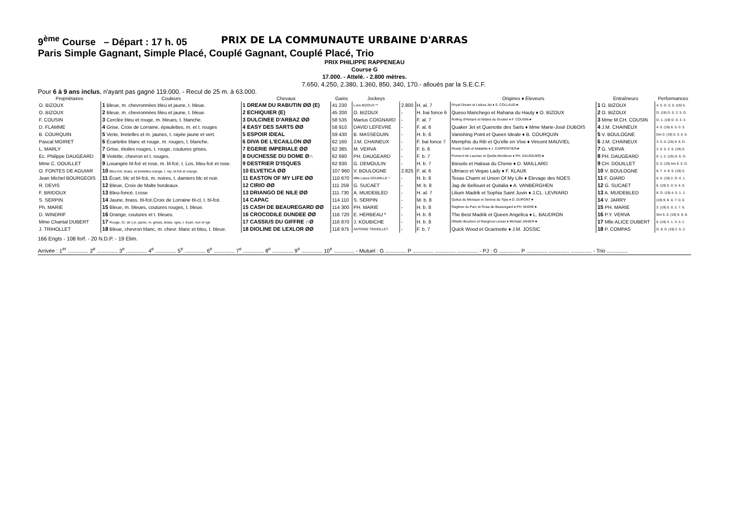9<sup>ème</sup> Course – Départ : 17 h. 05 PRIX DE LA COMMUNAUTE URBAINE D'ARRAS
Paris Simple Gagnant, Simple Placé, Couplé Gagnant, Couplé Placé, Trio
PRIX PHILIPPE RAPPENEAU
Course G
17.000. - Attelé. - 2.800 mètres.
7.650, 4.250, 2.380, 1.360, 850, 340, 170.- alloués par la S.E.C.F.
Pour 6 à 9 ans inclus, n'ayant pas gagné 119.000. - Recul de 25 m. à 63.000.
| Propriétaires | Couleurs | Chevaux | Gains | Jockeys | | | Origines ♦ Eleveurs | Entraîneurs | Performances |
| --- | --- | --- | --- | --- | --- | --- | --- | --- | --- |
| O. BIZOUX | 1 Bleue, m. chevronnées bleu et jaune, t. bleue. | 1 DREAM DU RABUTIN ØØ (E) | 41 230 | Loris BIZOUX ** | 2.800 | H. al. 7 | Royal Dream et Lisboa Jet ♦ S. COLLAUD★ | 1 O. BIZOUX | 4. 5. D. 0. 0. (19) 5. |
| O. BIZOUX | 2 Bleue, m. chevronnées bleu et jaune, t. bleue. | 2 ECHIQUIER (E) | 45 200 | O. BIZOUX | - | H. bai fonce 6 | Queso Manchego et Rahana du Hauty ♦ O. BIZOUX | 2 O. BIZOUX | D. (19) D. 0. 2. 5. D. |
| F. COUSIN | 3 Cerclée bleu et rouge, m. bleues, t. blanche. | 3 DULCINEE D'ARBAZ ØØ | 58 535 | Marius COIGNARD | - | F. al. 7 | Rolling d'Heripre et Nidara du Goutier ♦ F. COUSIN★ | 3 Mme M.CH. COUSIN | D. 1. (19) D. 0. 3. 3. |
| D. FLAMME | 4 Grise, Croix de Lorraine, épaulettes, m. et t. rouges | 4 EASY DES SARTS ØØ | 58 910 | DAVID LEFEVRE | - | F. al. 6 | Quaker Jet et Quenotte des Sarts ♦ Mme Marie-José DUBOIS | 4 J.M. CHAINEUX | 4. 0. (19) 6. 5. 0. 3. |
| B. COURQUIN | 5 Verte, bretelles et m. jaunes, t. rayée jaune et vert. | 5 ESPOIR IDEAL | 59 430 | B. MASSEGUIN | - | H. b. 6 | Vanishing Point et Queen Ideale ♦ B. COURQUIN | 5 V. BOULOGNE | Dm 0. (19) 0. 0. 0. 5. |
| Pascal MOIRET | 6 Écartelée blanc et rouge, m. rouges, t. blanche. | 6 DIVA DE L'ECAILLON ØØ | 62 160 | J.M. CHAINEUX | - | F. bai fonce 7 | Memphis du Rib et Qu'elle en Vive ♦ Vincent MAUVIEL | 6 J.M. CHAINEUX | 3. 5. 0. (19) 8. 8. D. |
| L. MARLY | 7 Grise, étoiles rouges, t. rouge, coutures grises. | 7 EGERIE IMPERIALE ØØ | 62 385 | M. VERVA | - | F. b. 6 | Ready Cash et Malakite ♦ J. CARPENTIER★ | 7 G. VERVA | 2. 0. 5. 2. 5. (19) 0. |
| Ec. Philippe DAUGEARD | 8 Violette, chevron et t. rouges. | 8 DUCHESSE DU DOME Ø∩ | 62 690 | PH. DAUGEARD | - | F. b. 7 | Pomerol de Laumac et Quella Montbrun ♦ PH. DAUGEARD★ | 8 PH. DAUGEARD | 0. 1. 2. (19) D. 6. D. |
| Mme C. DOUILLET | 9 Losangée bl-fcé et rose, m. bl-fcé, t. Los. bleu-fcé et rose. | 9 DESTRIER D'ISQUES | 62 830 | G. DEMOULIN | - | H. b. 7 | Biesolo et Haloua du Chene ♦ D. MAILLARD | 9 CH. DOUILLET | 0. 0. (19) Am 6. 5. D. |
| O. FONTES DE AGUIAR | 10 Bleu-fcé, brass. et bretelles orange, t. ray. bl-fcé et orange. | 10 ELVETICA ØØ | 107 960 | V. BOULOGNE | 2.825 | F. al. 6 | Ubriaco et Vegas Lady ♦ F. KLAUK | 10 V. BOULOGNE | 8. 7. 4. 8. 0. (19) 5. |
| Jean Michel BOURGEOIS | 11 Écart. blc et bl-fcé, m. noires, t. damiers blc et noir. | 11 EASTON OF MY LIFE ØØ | 110 670 | Mlle Laura SOUMILLE * | - | H. b. 6 | Texas Charm et Union Of My Life ♦ Elevage des NOES | 11 F. GIARD | 6. 0. (19) 2. D. 4. 1. |
| R. DEVIS | 12 Bleue, Croix de Malte bordeaux. | 12 CIRIO ØØ | 111 259 | G. SUCAET | - | M. b. 8 | Jag de Bellouet et Quitalia ♦ A. VANBERGHEN | 12 G. SUCAET | 6. (19) 0. 0. 0. 4. 0. |
| F. BRIDOUX | 13 Bleu-foncé, t.rose | 13 DRIANGO DE NILE ØØ | 111 730 | A. MUIDEBLED | - | H. al. 7 | Lilium Madrik et Sophia Saint Juvin ♦ J.CL. LEVRARD | 13 A. MUIDEBLED | 8. D. (19) 4. 0. 1. 1. |
| S. SERPIN | 14 Jaune, brass. bl-fcé,Croix de Lorraine bl-cl, t. bl-fcé. | 14 CAPAC | 114 110 | S. SERPIN | - | M. b. 8 | Quitus du Mexique et Serena du Tijas ♦ D. DUPONT★ | 14 V. JARRY | (19) 9. 8. 0. 7. 0. 0. |
| Ph. MARIE | 15 Bleue, m. bleues, coutures rouges, t. bleue. | 15 CASH DE BEAUREGARD ØØ | 114 300 | PH. MARIE | - | H. b. 8 | Ragtime du Parc et Rosa de Beauregard ♦ PH. MARIE★ | 15 PH. MARIE | 3. (19) 0. 0. 2. 7. 6. |
| D. WINDRIF | 16 Orange, coutures et t. bleues. | 16 CROCODILE DUNDEE ØØ | 116 720 | E. HERBEAU * | - | H. b. 8 | The Best Madrik et Queen Angelica ♦ L. BAUDRON | 16 P.Y. VERVA | Gm 5. 0. (19) 9. 9. 8. |
| Mme Chantal DUBERT | 17 Rouge, Cr. de Lor. jaune, m. grises, brass. rges, t. écart. noir et rge | 17 CASSIUS DU GIFFRE ∩Ø | 116 870 | J. KOUBICHE | - | H. b. 8 | Othello Bourbon et Rangiroa Leman ♦ Michaël JAHIER★ | 17 Mlle ALICE DUBERT | 0. (19) 3. 1. 3. 3. 1. |
| J. TRIHOLLET | 18 Bleue, chevron blanc, m. chevr. blanc et bleu, t. bleue. | 18 DIOLINE DE LEXLOR ØØ | 118 975 | ANTOINE TRIHOLLET | - | F. b. 7 | Quick Wood et Ocarinette ♦ J.M. JOSSIC | 18 P. COMPAS | D. 8. 0. (19) 2. 5. 2. |
166 Engts - 108 forf. - 20 N.D.P. - 19 Elim.
Arrivée : 1<sup>er</sup> .............. 2<sup>e</sup> .............. 3<sup>e</sup> .............. 4<sup>e</sup> .............. 5<sup>e</sup> .............. 6<sup>e</sup> .............. 7<sup>e</sup> .............. 8<sup>e</sup> .............. 9<sup>e</sup> .............. 10<sup>e</sup> .............. - Mutuel : G .............. P .............. .............. .............. - PJ : G .............. P .............. .............. .............. - Trio ..............